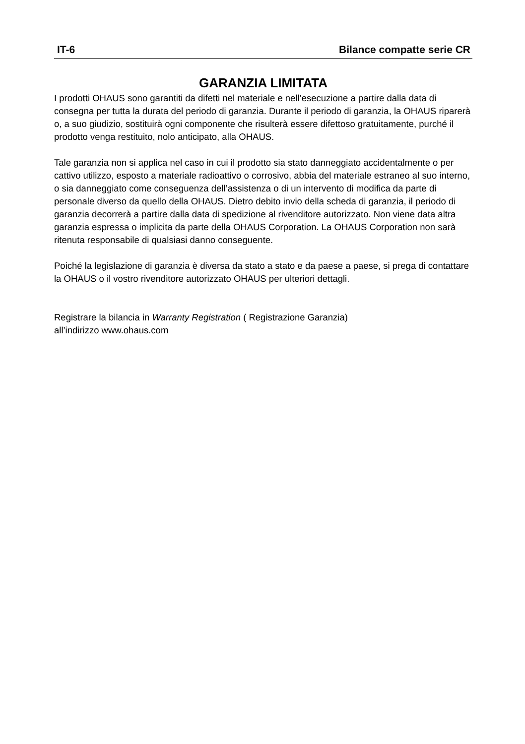IT-6 Bilance compatte serie CR
GARANZIA LIMITATA
I prodotti OHAUS sono garantiti da difetti nel materiale e nell’esecuzione a partire dalla data di consegna per tutta la durata del periodo di garanzia. Durante il periodo di garanzia, la OHAUS riparerà o, a suo giudizio, sostituirà ogni componente che risulterà essere difettoso gratuitamente, purché il prodotto venga restituito, nolo anticipato, alla OHAUS.
Tale garanzia non si applica nel caso in cui il prodotto sia stato danneggiato accidentalmente o per cattivo utilizzo, esposto a materiale radioattivo o corrosivo, abbia del materiale estraneo al suo interno, o sia danneggiato come conseguenza dell’assistenza o di un intervento di modifica da parte di personale diverso da quello della OHAUS. Dietro debito invio della scheda di garanzia, il periodo di garanzia decorrerà a partire dalla data di spedizione al rivenditore autorizzato. Non viene data altra garanzia espressa o implicita da parte della OHAUS Corporation. La OHAUS Corporation non sarà ritenuta responsabile di qualsiasi danno conseguente.
Poiché la legislazione di garanzia è diversa da stato a stato e da paese a paese, si prega di contattare la OHAUS o il vostro rivenditore autorizzato OHAUS per ulteriori dettagli.
Registrare la bilancia in Warranty Registration ( Registrazione Garanzia)
all’indirizzo www.ohaus.com